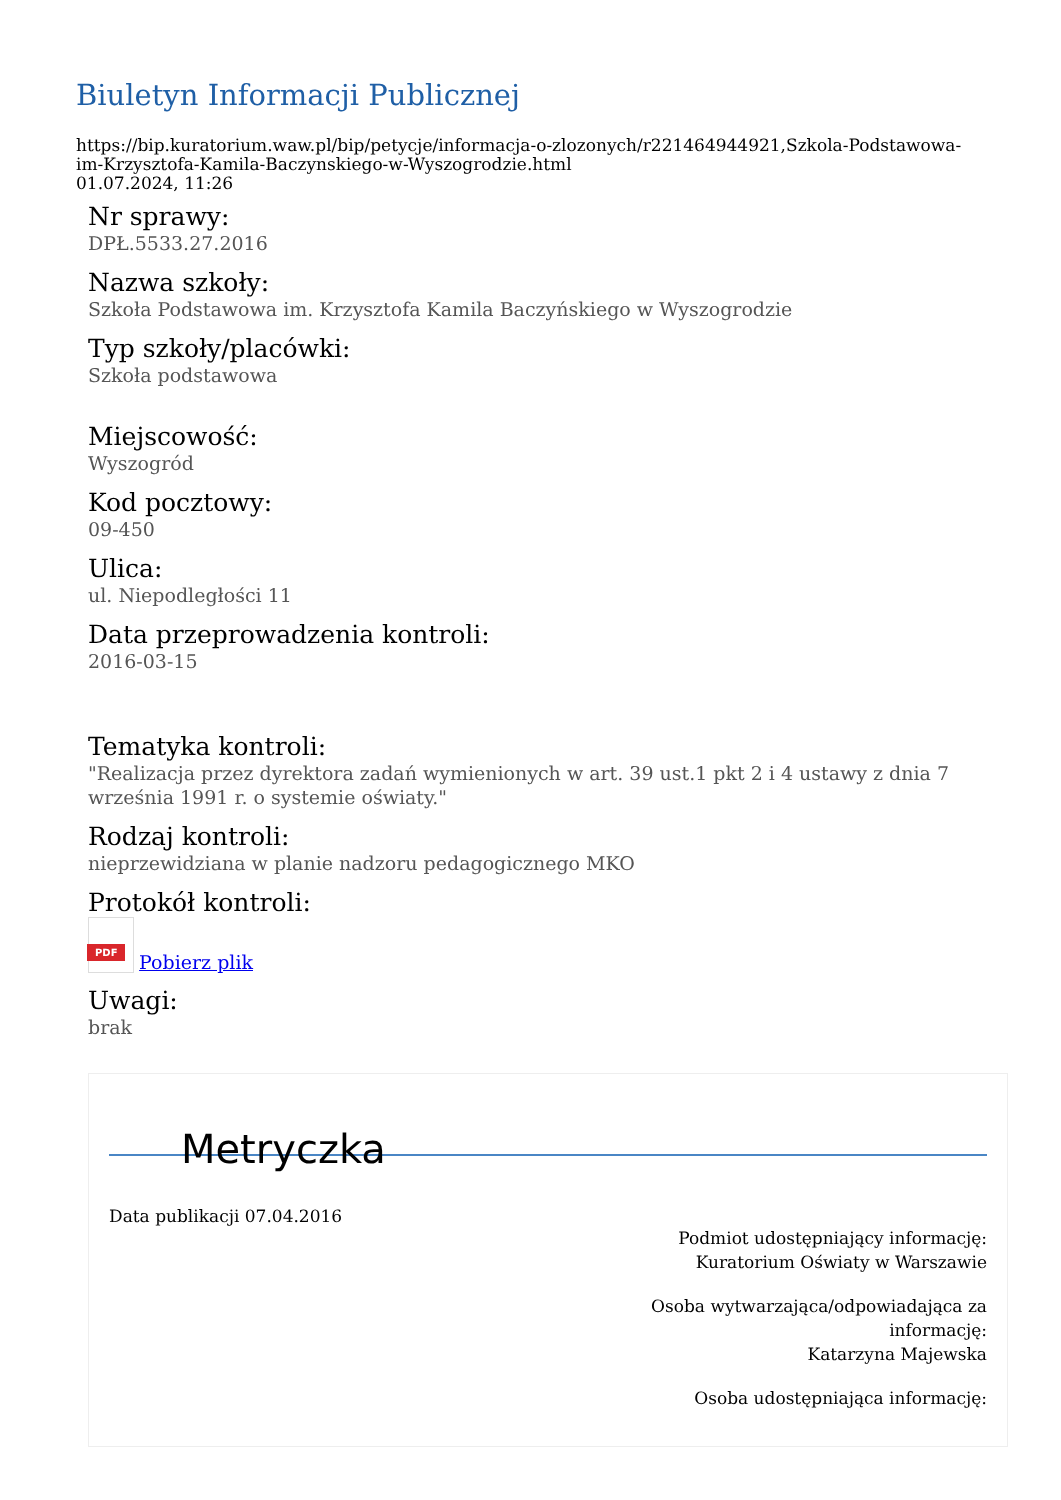Biuletyn Informacji Publicznej
https://bip.kuratorium.waw.pl/bip/petycje/informacja-o-zlozonych/r221464944921,Szkola-Podstawowa-im-Krzysztofa-Kamila-Baczynskiego-w-Wyszogrodzie.html
01.07.2024, 11:26
Nr sprawy:
DPŁ.5533.27.2016
Nazwa szkoły:
Szkoła Podstawowa im. Krzysztofa Kamila Baczyńskiego w Wyszogrodzie
Typ szkoły/placówki:
Szkoła podstawowa
Miejscowość:
Wyszogród
Kod pocztowy:
09-450
Ulica:
ul. Niepodległości 11
Data przeprowadzenia kontroli:
2016-03-15
Tematyka kontroli:
"Realizacja przez dyrektora zadań wymienionych w art. 39 ust.1 pkt 2 i 4 ustawy z dnia 7 września 1991 r. o systemie oświaty."
Rodzaj kontroli:
nieprzewidziana w planie nadzoru pedagogicznego MKO
Protokół kontroli:
PDF Pobierz plik
Uwagi:
brak
Metryczka
Data publikacji 07.04.2016
Podmiot udostępniający informację:
Kuratorium Oświaty w Warszawie
Osoba wytwarzająca/odpowiadająca za
informację:
Katarzyna Majewska
Osoba udostępniająca informację: